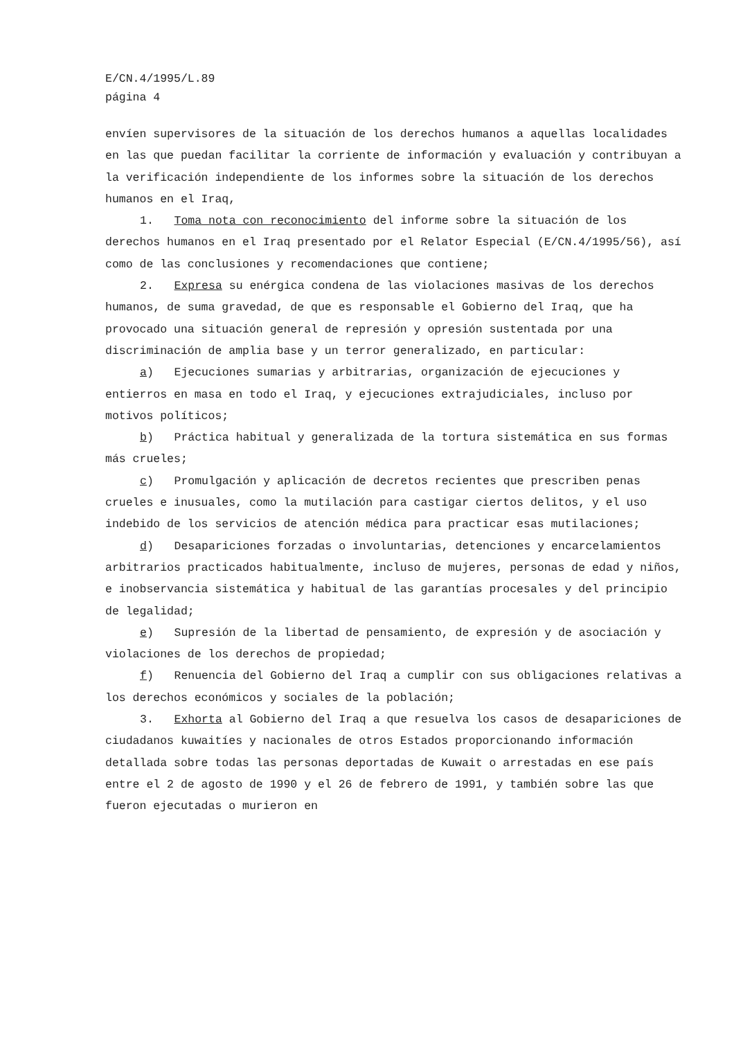E/CN.4/1995/L.89
página 4
envíen supervisores de la situación de los derechos humanos a aquellas localidades en las que puedan facilitar la corriente de información y evaluación y contribuyan a la verificación independiente de los informes sobre la situación de los derechos humanos en el Iraq,
1. Toma nota con reconocimiento del informe sobre la situación de los derechos humanos en el Iraq presentado por el Relator Especial (E/CN.4/1995/56), así como de las conclusiones y recomendaciones que contiene;
2. Expresa su enérgica condena de las violaciones masivas de los derechos humanos, de suma gravedad, de que es responsable el Gobierno del Iraq, que ha provocado una situación general de represión y opresión sustentada por una discriminación de amplia base y un terror generalizado, en particular:
a) Ejecuciones sumarias y arbitrarias, organización de ejecuciones y entierros en masa en todo el Iraq, y ejecuciones extrajudiciales, incluso por motivos políticos;
b) Práctica habitual y generalizada de la tortura sistemática en sus formas más crueles;
c) Promulgación y aplicación de decretos recientes que prescriben penas crueles e inusuales, como la mutilación para castigar ciertos delitos, y el uso indebido de los servicios de atención médica para practicar esas mutilaciones;
d) Desapariciones forzadas o involuntarias, detenciones y encarcelamientos arbitrarios practicados habitualmente, incluso de mujeres, personas de edad y niños, e inobservancia sistemática y habitual de las garantías procesales y del principio de legalidad;
e) Supresión de la libertad de pensamiento, de expresión y de asociación y violaciones de los derechos de propiedad;
f) Renuencia del Gobierno del Iraq a cumplir con sus obligaciones relativas a los derechos económicos y sociales de la población;
3. Exhorta al Gobierno del Iraq a que resuelva los casos de desapariciones de ciudadanos kuwaitíes y nacionales de otros Estados proporcionando información detallada sobre todas las personas deportadas de Kuwait o arrestadas en ese país entre el 2 de agosto de 1990 y el 26 de febrero de 1991, y también sobre las que fueron ejecutadas o murieron en